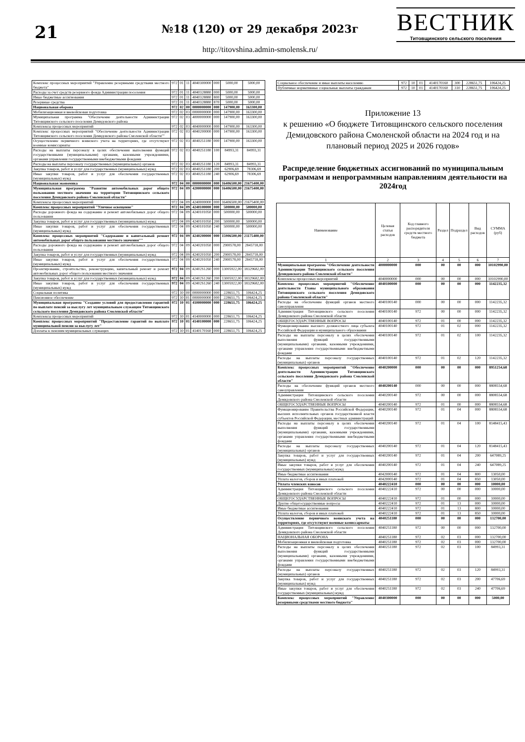21
№18 (120) от 29 декабря 2023г
http://titovshina.admin-smolensk.ru/
ВЕСТНИК
Титовщинского сельского поселения
| Комплекс процессных мероприятий "Управление резервными средствами местного бюджета" | 972 | 01 | 11 | 4040300000 | 000 | 5000,00 | 5000,00 |
| Расходы за счет средств резервного фонда Администрации поселения | 972 | 01 | 11 | 4040328880 | 000 | 5000,00 | 5000,00 |
| Иные бюджетные ассигнования | 972 | 01 | 11 | 4040328880 | 800 | 5000,00 | 5000,00 |
| Резервные средства | 972 | 01 | 11 | 4040328880 | 870 | 5000,00 | 5000,00 |
| Национальная оборона | 972 | 02 | 00 | 0000000000 | 000 | 147900,00 | 163300,00 |
| Мобилизационная и вневойсковая подготовка | 972 | 02 | 03 | 0000000000 | 000 | 147900,00 | 163300,00 |
| Муниципальная программа "Обеспечение деятельности Администрации Титовщинского сельского поселения Демидовского района | 972 | 02 | 03 | 4000000000 | 000 | 147900,00 | 163300,00 |
| Комплексы процессных мероприятий | 972 | 02 | 03 | 4040000000 | 000 | 147900,00 | 163300,00 |
| Комплекс процессных мероприятий "Обеспечение деятельности Администрации Титовщинского сельского поселения Демидовского района Смоленской области"" | 972 | 02 | 03 | 4040200000 | 000 | 147900,00 | 163300,00 |
| Осуществление первичного воинского учета на территориях, где отсутствуют военные комиссариаты | 972 | 02 | 03 | 4040251180 | 000 | 147900,00 | 163300,00 |
| Расходы на выплаты персоналу в целях обеспечения выполнения функций государственными (муниципальными) органами, казенными учреждениями, органами управления государственными внебюджетными фондами | 972 | 02 | 03 | 4040251180 | 100 | 84993,31 | 84993,31 |
| Расходы на выплаты персоналу государственных (муниципальных) органов | 972 | 02 | 03 | 4040251180 | 120 | 84993,31 | 84993,31 |
| Закупка товаров, работ и услуг для государственных (муниципальных) нужд | 972 | 02 | 03 | 4040251180 | 200 | 62906,69 | 78306,69 |
| Иные закупки товаров, работ и услуг для обеспечения государственных (муниципальных) нужд | 972 | 02 | 03 | 4040251180 | 240 | 62906,69 | 78306,69 |
| Национальная экономика | 972 | 04 | 00 | 0000000000 | 000 | 16406500,00 | 21675400,00 |
| Муниципальная программа "Развитие автомобильных дорог общего пользования местного значения на территории Титовщинского сельского поселения Демидовского района Смоленской области" | 972 | 04 | 09 | 4200000000 | 000 | 16406500,00 | 21675400,00 |
| Комплексы процессных мероприятий | 972 | 04 | 09 | 4240000000 | 000 | 16406500,00 | 21675400,00 |
| Комплекс процессных мероприятий "Уличное освещение" | 972 | 04 | 09 | 4240100000 | 000 | 500000,00 | 500000,00 |
| Расходы дорожного фонда на содержание и ремонт автомобильных дорог общего пользования | 972 | 04 | 09 | 4240101050 | 000 | 500000,00 | 500000,00 |
| Закупка товаров, работ и услуг для государственных (муниципальных) нужд | 972 | 04 | 09 | 4240101050 | 200 | 500000,00 | 500000,00 |
| Иные закупки товаров, работ и услуг для обеспечения государственных (муниципальных) нужд | 972 | 04 | 09 | 4240101050 | 240 | 500000,00 | 500000,00 |
| Комплекс процессных мероприятий "Содержание и капитальный ремонт автомобильных дорог общего пользования местного значения"" | 972 | 04 | 09 | 4240200000 | 000 | 15906500,00 | 21175400,00 |
| Расходы дорожного фонда на содержание и ремонт автомобильных дорог общего пользования | 972 | 04 | 09 | 4240201050 | 000 | 2900578,00 | 2845718,00 |
| Закупка товаров, работ и услуг для государственных (муниципальных) нужд | 972 | 04 | 09 | 4240201050 | 200 | 2900578,00 | 2845718,00 |
| Иные закупки товаров, работ и услуг для обеспечения государственных (муниципальных) нужд | 972 | 04 | 09 | 4240201050 | 240 | 2900578,00 | 2845718,00 |
| Проектирование, строительство, реконструкцию, капитальный ремонт и ремонт автомобильных дорог общего пользования местного значения | 972 | 04 | 09 | 42402S1260 | 000 | 13005922,00 | 18329682,00 |
| Закупка товаров, работ и услуг для государственных (муниципальных) нужд | 972 | 04 | 09 | 42402S1260 | 200 | 13005922,00 | 18329682,00 |
| Иные закупки товаров, работ и услуг для обеспечения государственных (муниципальных) нужд | 972 | 04 | 09 | 42402S1260 | 240 | 13005922,00 | 18329682,00 |
| Социальная политика | 972 | 10 | 00 | 0000000000 | 000 | 228651,75 | 106424,25 |
| Пенсионное обеспечение | 972 | 10 | 01 | 0000000000 | 000 | 228651,75 | 106424,25 |
| Муниципальная программа "Создание условий для предоставления гарантий по выплате пенсий за выслугу лет муниципальным служащим Титовщинского сельского поселения Демидовского района Смоленской области" | 972 | 10 | 01 | 4100000000 | 000 | 228651,75 | 106424,25 |
| Комплексы процессных мероприятий | 972 | 10 | 01 | 4140000000 | 000 | 228651,75 | 106424,25 |
| Комплекс процессных мероприятий "Предоставление гарантий по выплате муниципальной пенсии за выслугу лет" | 972 | 10 | 01 | 4140100000 | 000 | 228651,75 | 106424,25 |
| Доплаты к пенсиям муниципальных служащих | 972 | 10 | 01 | 4140170160 | 000 | 228651,75 | 106424,25 |
| Социальное обеспечение и иные выплаты населению | 972 | 10 | 01 | 4140170160 | 300 | 228651,75 | 106424,25 |
| Публичные нормативные социальные выплаты гражданам | 972 | 10 | 01 | 4140170160 | 310 | 228651,75 | 106424,25 |
Приложение 13
к решению «О бюджете Титовщинского сельского поселения Демидовского района Смоленской области на 2024 год и на плановый период 2025 и 2026 годов»
Распределение бюджетных ассигнований по муниципальным программам и непрограммным направлениям деятельности на 2024год
| Наименование | Целевая статья расходов | Код главного распорядителя средств местного бюджета | Раздел | Подраздел | Вид расходов | СУММА (руб) |
| --- | --- | --- | --- | --- | --- | --- |
| 1 | 2 | 3 | 4 | 5 | 6 | 7 |
| Муниципальная программа "Обеспечение деятельности Администрации Титовщинского сельского поселения Демидовского района Смоленской области" | 4000000000 | 000 | 00 | 00 | 000 | 10102990,00 |
| Комплексы процессных мероприятий | 4040000000 | 000 | 00 | 00 | 000 | 10102990,00 |
| Комплекс процессных мероприятий "Обеспечение деятельности Главы муниципального образования Титовщинского сельского поселения Демидовского района Смоленской области" | 4040100000 | 000 | 00 | 00 | 000 | 1142235,32 |
| Расходы на обеспечение функций органов местного самоуправления | 4040100140 | 000 | 00 | 00 | 000 | 1142235,32 |
| Администрация Титовщинского сельского поселения Демидовского района Смоленской области | 4040100140 | 972 | 00 | 00 | 000 | 1142235,32 |
| ОБЩЕГОСУДАРСТВЕННЫЕ ВОПРОСЫ | 4040100140 | 972 | 01 | 00 | 000 | 1142235,32 |
| Функционирование высшего должностного лица субъекта Российской Федерации и муниципального образования | 4040100140 | 972 | 01 | 02 | 000 | 1142235,32 |
| Расходы на выплаты персоналу в целях обеспечения выполнения функций государственными (муниципальными) органами, казенными учреждениями, органами управления государственными внебюджетными фондами | 4040100140 | 972 | 01 | 02 | 100 | 1142235,32 |
| Расходы на выплаты персоналу государственных (муниципальных) органов | 4040100140 | 972 | 01 | 02 | 120 | 1142235,32 |
| Комплекс процессных мероприятий "Обеспечение деятельности Администрации Титовщинского сельского поселения Демидовского района Смоленской области" | 4040200000 | 000 | 00 | 00 | 000 | 8951254,68 |
| Расходы на обеспечение функций органов местного самоуправления | 4040200140 | 000 | 00 | 00 | 000 | 8808554,68 |
| Администрация Титовщинского сельского поселения Демидовского района Смоленской области | 4040200140 | 972 | 00 | 00 | 000 | 8808554,68 |
| ОБЩЕГОСУДАРСТВЕННЫЕ ВОПРОСЫ | 4040200140 | 972 | 01 | 00 | 000 | 8808554,68 |
| Функционирование Правительства Российской Федерации, высших исполнительных органов государственной власти субъектов Российской Федерации, местных администраций | 4040200140 | 972 | 01 | 04 | 000 | 8808554,68 |
| Расходы на выплаты персоналу в целях обеспечения выполнения функций государственными (муниципальными) органами, казенными учреждениями, органами управления государственными внебюджетными фондами | 4040200140 | 972 | 01 | 04 | 100 | 8148415,43 |
| Расходы на выплаты персоналу государственных (муниципальных) органов | 4040200140 | 972 | 01 | 04 | 120 | 8148415,43 |
| Закупка товаров, работ и услуг для государственных (муниципальных) нужд | 4040200140 | 972 | 01 | 04 | 200 | 647089,25 |
| Иные закупки товаров, работ и услуг для обеспечения государственных (муниципальных) нужд | 4040200140 | 972 | 01 | 04 | 240 | 647089,25 |
| Иные бюджетные ассигнования | 4042000140 | 972 | 01 | 04 | 800 | 13050,00 |
| Уплата налогов, сборов и иных платежей | 4042000140 | 972 | 01 | 04 | 850 | 13050,00 |
| Уплата членских взносов | 4040222410 | 000 | 00 | 00 | 000 | 10000,00 |
| Администрация Титовщинского сельского поселения Демидовского района Смоленской области | 4040222410 | 972 | 00 | 00 | 000 | 10000,00 |
| ОБЩЕГОСУДАРСТВЕННЫЕ ВОПРОСЫ | 4040222410 | 972 | 01 | 00 | 000 | 10000,00 |
| Другие общегосударственные вопросы | 4040222410 | 972 | 01 | 13 | 000 | 10000,00 |
| Иные бюджетные ассигнования | 4040222410 | 972 | 01 | 13 | 800 | 10000,00 |
| Уплата налогов, сборов и иных платежей | 4040222410 | 972 | 01 | 13 | 850 | 10000,00 |
| Осуществление первичного воинского учета на территориях, где отсутствуют военные комиссариаты | 4040251180 | 000 | 00 | 00 | 000 | 132700,00 |
| Администрация Титовщинского сельского поселения Демидовского района Смоленской области | 4040251180 | 972 | 00 | 00 | 000 | 132700,00 |
| НАЦИОНАЛЬНАЯ ОБОРОНА | 4040251180 | 972 | 02 | 03 | 000 | 132700,00 |
| Мобилизационная и вневойсковая подготовка | 4040251180 | 972 | 02 | 03 | 000 | 132700,00 |
| Расходы на выплаты персоналу в целях обеспечения выполнения функций государственными (муниципальными) органами, казенными учреждениями, органами управления государственными внебюджетными фондами | 4040251180 | 972 | 02 | 03 | 100 | 84993,31 |
| Расходы на выплаты персоналу государственных (муниципальных) органов | 4040251180 | 972 | 02 | 03 | 120 | 84993,31 |
| Закупка товаров, работ и услуг для государственных (муниципальных) нужд | 4040251180 | 972 | 02 | 03 | 200 | 47706,69 |
| Иные закупки товаров, работ и услуг для обеспечения государственных (муниципальных) нужд | 4040251180 | 972 | 02 | 03 | 240 | 47706,69 |
| Комплекс процессных мероприятий "Управление резервными средствами местного бюджета" | 4040300000 | 000 | 00 | 00 | 000 | 5000,00 |